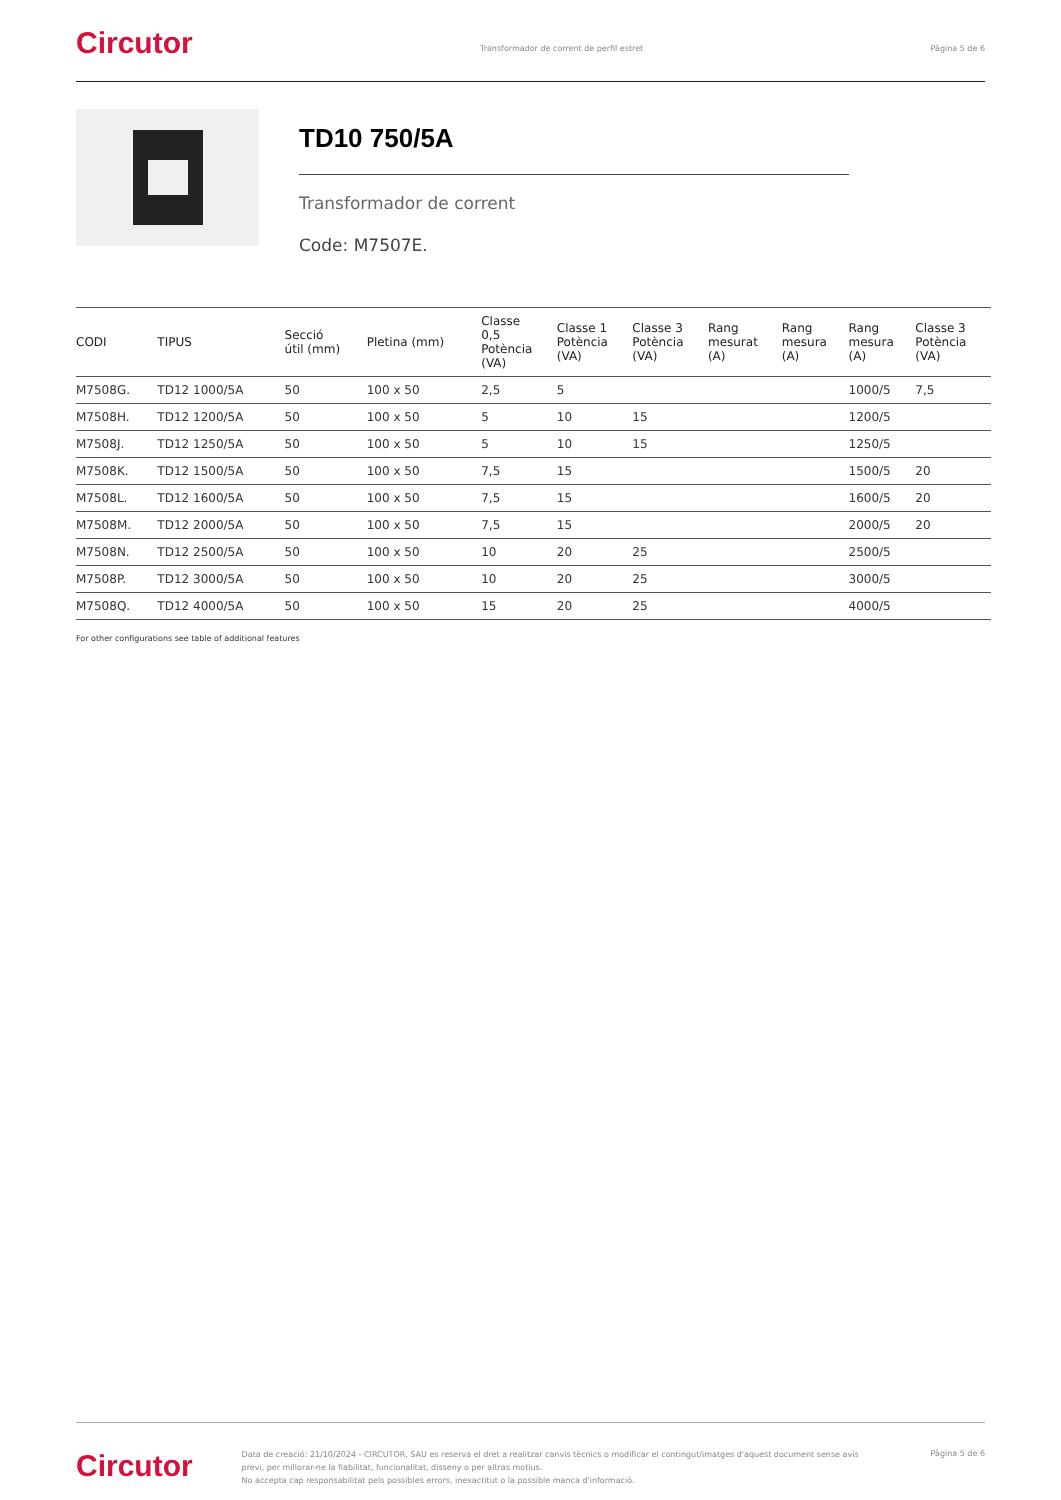Circutor
Transformador de corrent de perfil estret
Pàgina 5 de 6
TD10 750/5A
Transformador de corrent
Code: M7507E.
| CODI | TIPUS | Secció útil (mm) | Pletina (mm) | Classe 0,5 Potència (VA) | Classe 1 Potència (VA) | Classe 3 Potència (VA) | Rang mesurat (A) | Rang mesura (A) | Rang mesura (A) | Classe 3 Potència (VA) |
| --- | --- | --- | --- | --- | --- | --- | --- | --- | --- | --- |
| M7508G. | TD12 1000/5A | 50 | 100 x 50 | 2,5 | 5 | | | | 1000/5 | 7,5 |
| M7508H. | TD12 1200/5A | 50 | 100 x 50 | 5 | 10 | 15 | | | 1200/5 | |
| M7508J. | TD12 1250/5A | 50 | 100 x 50 | 5 | 10 | 15 | | | 1250/5 | |
| M7508K. | TD12 1500/5A | 50 | 100 x 50 | 7,5 | 15 | | | | 1500/5 | 20 |
| M7508L. | TD12 1600/5A | 50 | 100 x 50 | 7,5 | 15 | | | | 1600/5 | 20 |
| M7508M. | TD12 2000/5A | 50 | 100 x 50 | 7,5 | 15 | | | | 2000/5 | 20 |
| M7508N. | TD12 2500/5A | 50 | 100 x 50 | 10 | 20 | 25 | | | 2500/5 | |
| M7508P. | TD12 3000/5A | 50 | 100 x 50 | 10 | 20 | 25 | | | 3000/5 | |
| M7508Q. | TD12 4000/5A | 50 | 100 x 50 | 15 | 20 | 25 | | | 4000/5 | |
For other configurations see table of additional features
Circutor
Data de creació: 21/10/2024 - CIRCUTOR, SAU es reserva el dret a realitzar canvis tècnics o modificar el contingut/imatges d'aquest document sense avís previ, per millorar-ne la fiabilitat, funcionalitat, disseny o per altras motius.
No accepta cap responsabilitat pels possibles errors, inexactitut o la possible manca d'informació.
Pàgina 5 de 6